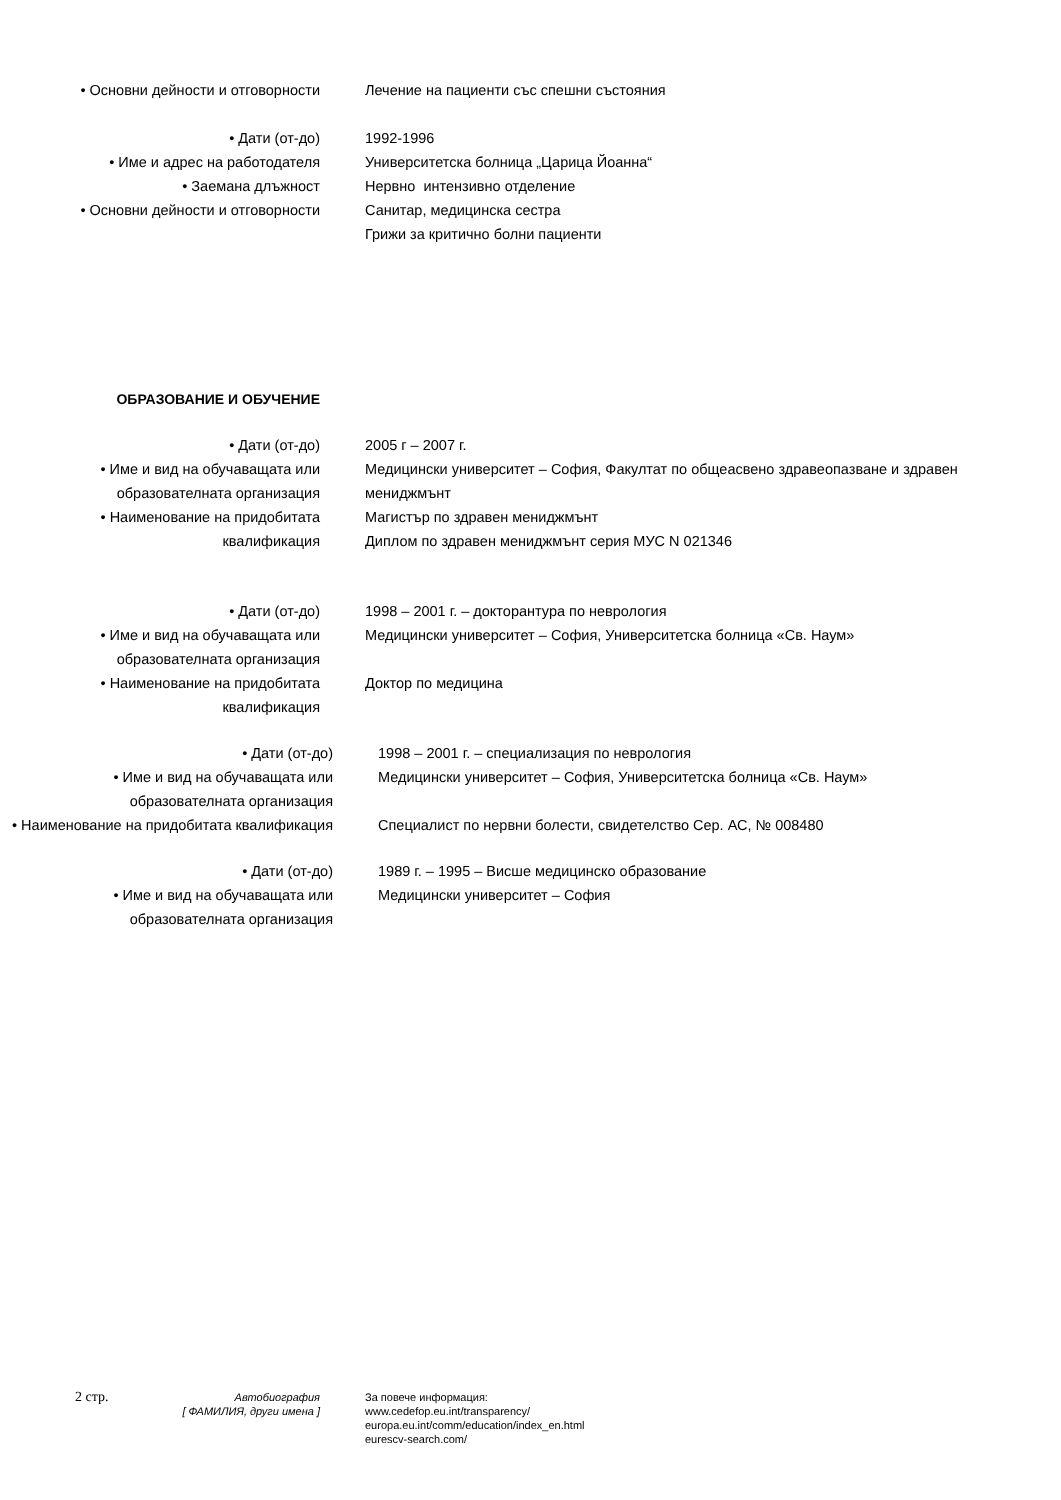• Основни дейности и отговорности Лечение на пациенти със спешни състояния
• Дати (от-до) 1992-1996
• Име и адрес на работодателя Университетска болница „Царица Йоанна“
• Заемана длъжност Нервно интензивно отделение
• Основни дейности и отговорности Санитар, медицинска сестра
Грижи за критично болни пациенти
ОБРАЗОВАНИЕ И ОБУЧЕНИЕ
• Дати (от-до) 2005 г – 2007 г.
• Име и вид на обучаващата или образователната организация
Медицински университет – София, Факултат по общеасвено здравеопазване и здравен мениджмънт
• Наименование на придобитата квалификация
Магистър по здравен мениджмънт
Диплом по здравен мениджмънт серия МУС N 021346
• Дати (от-до) 1998 – 2001 г. – докторантура по неврология
• Име и вид на обучаващата или образователната организация
Медицински университет – София, Университетска болница «Св. Наум»
• Наименование на придобитата квалификация
Доктор по медицина
• Дати (от-до) 1998 – 2001 г. – специализация по неврология
• Име и вид на обучаващата или образователната организация
Медицински университет – София, Университетска болница «Св. Наум»
• Наименование на придобитата квалификация
Специалист по нервни болести, свидетелство Сер. АС, № 008480
• Дати (от-до) 1989 г. – 1995 – Висше медицинско образование
• Име и вид на обучаващата или образователната организация
Медицински университет – София
2 стр.
Автобиография
[ ФАМИЛИЯ, други имена ]
За повече информация:
www.cedefop.eu.int/transparency/
europa.eu.int/comm/education/index_en.html
eurescv-search.com/